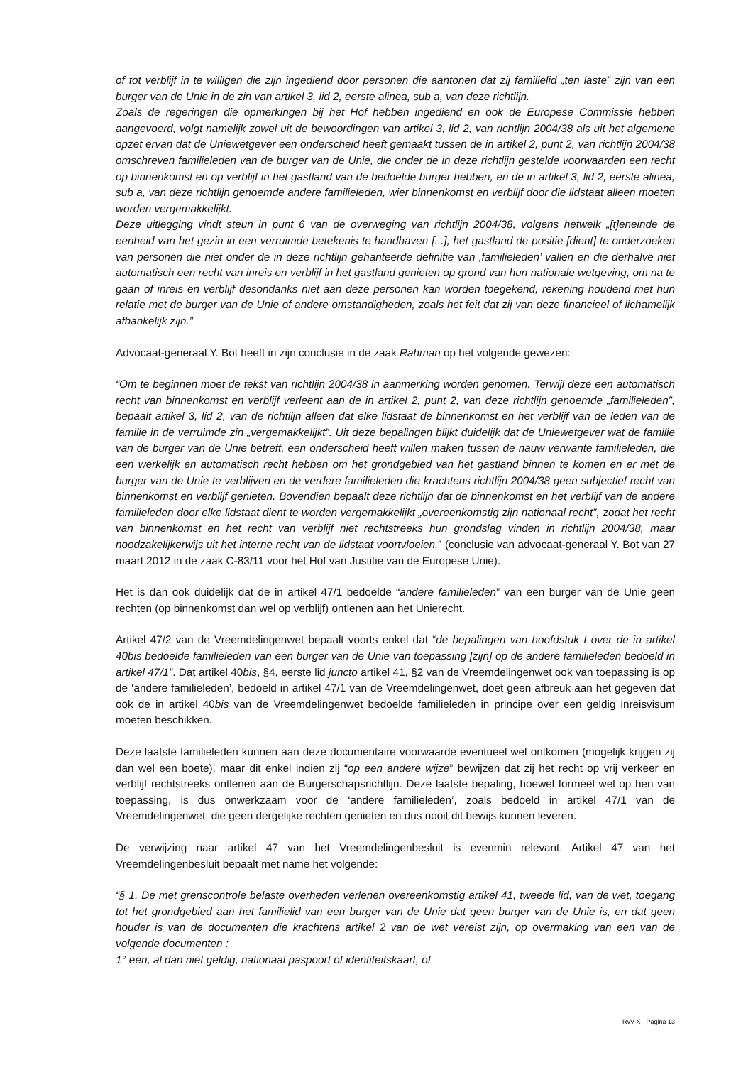of tot verblijf in te willigen die zijn ingediend door personen die aantonen dat zij familielid „ten laste” zijn van een burger van de Unie in de zin van artikel 3, lid 2, eerste alinea, sub a, van deze richtlijn.
Zoals de regeringen die opmerkingen bij het Hof hebben ingediend en ook de Europese Commissie hebben aangevoerd, volgt namelijk zowel uit de bewoordingen van artikel 3, lid 2, van richtlijn 2004/38 als uit het algemene opzet ervan dat de Uniewetgever een onderscheid heeft gemaakt tussen de in artikel 2, punt 2, van richtlijn 2004/38 omschreven familieleden van de burger van de Unie, die onder de in deze richtlijn gestelde voorwaarden een recht op binnenkomst en op verblijf in het gastland van de bedoelde burger hebben, en de in artikel 3, lid 2, eerste alinea, sub a, van deze richtlijn genoemde andere familieleden, wier binnenkomst en verblijf door die lidstaat alleen moeten worden vergemakkelijkt.
Deze uitlegging vindt steun in punt 6 van de overweging van richtlijn 2004/38, volgens hetwelk „[t]eneinde de eenheid van het gezin in een verruimde betekenis te handhaven [...], het gastland de positie [dient] te onderzoeken van personen die niet onder de in deze richtlijn gehanteerde definitie van ‚familieleden’ vallen en die derhalve niet automatisch een recht van inreis en verblijf in het gastland genieten op grond van hun nationale wetgeving, om na te gaan of inreis en verblijf desondanks niet aan deze personen kan worden toegekend, rekening houdend met hun relatie met de burger van de Unie of andere omstandigheden, zoals het feit dat zij van deze financieel of lichamelijk afhankelijk zijn.”
Advocaat-generaal Y. Bot heeft in zijn conclusie in de zaak Rahman op het volgende gewezen:
“Om te beginnen moet de tekst van richtlijn 2004/38 in aanmerking worden genomen. Terwijl deze een automatisch recht van binnenkomst en verblijf verleent aan de in artikel 2, punt 2, van deze richtlijn genoemde „familieleden”, bepaalt artikel 3, lid 2, van de richtlijn alleen dat elke lidstaat de binnenkomst en het verblijf van de leden van de familie in de verruimde zin „vergemakkelijkt”. Uit deze bepalingen blijkt duidelijk dat de Uniewetgever wat de familie van de burger van de Unie betreft, een onderscheid heeft willen maken tussen de nauw verwante familieleden, die een werkelijk en automatisch recht hebben om het grondgebied van het gastland binnen te komen en er met de burger van de Unie te verblijven en de verdere familieleden die krachtens richtlijn 2004/38 geen subjectief recht van binnenkomst en verblijf genieten. Bovendien bepaalt deze richtlijn dat de binnenkomst en het verblijf van de andere familieleden door elke lidstaat dient te worden vergemakkelijkt „overeenkomstig zijn nationaal recht”, zodat het recht van binnenkomst en het recht van verblijf niet rechtstreeks hun grondslag vinden in richtlijn 2004/38, maar noodzakelijkerwijs uit het interne recht van de lidstaat voortvloeien.” (conclusie van advocaat-generaal Y. Bot van 27 maart 2012 in de zaak C-83/11 voor het Hof van Justitie van de Europese Unie).
Het is dan ook duidelijk dat de in artikel 47/1 bedoelde “andere familieleden” van een burger van de Unie geen rechten (op binnenkomst dan wel op verblijf) ontlenen aan het Unierecht.
Artikel 47/2 van de Vreemdelingenwet bepaalt voorts enkel dat “de bepalingen van hoofdstuk I over de in artikel 40bis bedoelde familieleden van een burger van de Unie van toepassing [zijn] op de andere familieleden bedoeld in artikel 47/1”. Dat artikel 40bis, §4, eerste lid juncto artikel 41, §2 van de Vreemdelingenwet ook van toepassing is op de ‘andere familieleden’, bedoeld in artikel 47/1 van de Vreemdelingenwet, doet geen afbreuk aan het gegeven dat ook de in artikel 40bis van de Vreemdelingenwet bedoelde familieleden in principe over een geldig inreisvisum moeten beschikken.
Deze laatste familieleden kunnen aan deze documentaire voorwaarde eventueel wel ontkomen (mogelijk krijgen zij dan wel een boete), maar dit enkel indien zij “op een andere wijze” bewijzen dat zij het recht op vrij verkeer en verblijf rechtstreeks ontlenen aan de Burgerschapsrichtlijn. Deze laatste bepaling, hoewel formeel wel op hen van toepassing, is dus onwerkzaam voor de ‘andere familieleden’, zoals bedoeld in artikel 47/1 van de Vreemdelingenwet, die geen dergelijke rechten genieten en dus nooit dit bewijs kunnen leveren.
De verwijzing naar artikel 47 van het Vreemdelingenbesluit is evenmin relevant. Artikel 47 van het Vreemdelingenbesluit bepaalt met name het volgende:
“§ 1. De met grenscontrole belaste overheden verlenen overeenkomstig artikel 41, tweede lid, van de wet, toegang tot het grondgebied aan het familielid van een burger van de Unie dat geen burger van de Unie is, en dat geen houder is van de documenten die krachtens artikel 2 van de wet vereist zijn, op overmaking van een van de volgende documenten :
1° een, al dan niet geldig, nationaal paspoort of identiteitskaart, of
RvV X - Pagina 13